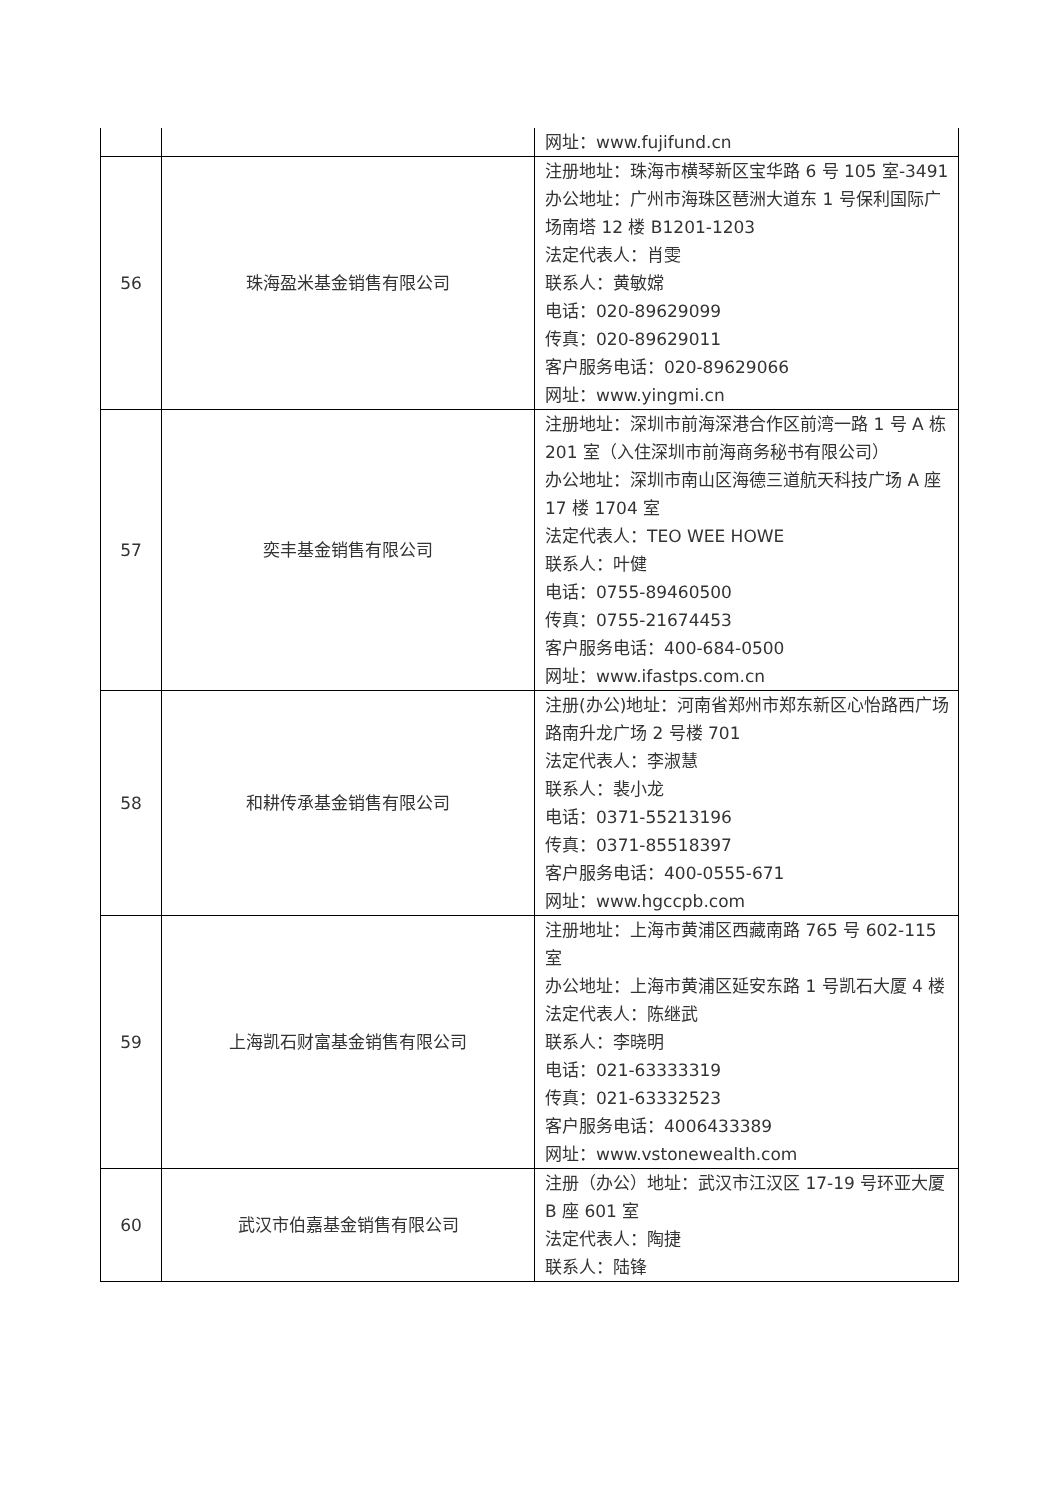| | | 网址：www.fujifund.cn |
| 56 | 珠海盈米基金销售有限公司 | 注册地址：珠海市横琴新区宝华路 6 号 105 室-3491 办公地址：广州市海珠区琶洲大道东 1 号保利国际广场南塔 12 楼 B1201-1203 法定代表人：肖雯 联系人：黄敏嫦 电话：020-89629099 传真：020-89629011 客户服务电话：020-89629066 网址：www.yingmi.cn |
| 57 | 奕丰基金销售有限公司 | 注册地址：深圳市前海深港合作区前湾一路 1 号 A 栋 201 室（入住深圳市前海商务秘书有限公司） 办公地址：深圳市南山区海德三道航天科技广场 A 座 17 楼 1704 室 法定代表人：TEO WEE HOWE 联系人：叶健 电话：0755-89460500 传真：0755-21674453 客户服务电话：400-684-0500 网址：www.ifastps.com.cn |
| 58 | 和耕传承基金销售有限公司 | 注册(办公)地址：河南省郑州市郑东新区心怡路西广场路南升龙广场 2 号楼 701 法定代表人：李淑慧 联系人：裴小龙 电话：0371-55213196 传真：0371-85518397 客户服务电话：400-0555-671 网址：www.hgccpb.com |
| 59 | 上海凯石财富基金销售有限公司 | 注册地址：上海市黄浦区西藏南路 765 号 602-115 室 办公地址：上海市黄浦区延安东路 1 号凯石大厦 4 楼 法定代表人：陈继武 联系人：李晓明 电话：021-63333319 传真：021-63332523 客户服务电话：4006433389 网址：www.vstonewealth.com |
| 60 | 武汉市伯嘉基金销售有限公司 | 注册（办公）地址：武汉市江汉区 17-19 号环亚大厦 B 座 601 室 法定代表人：陶捷 联系人：陆锋 |